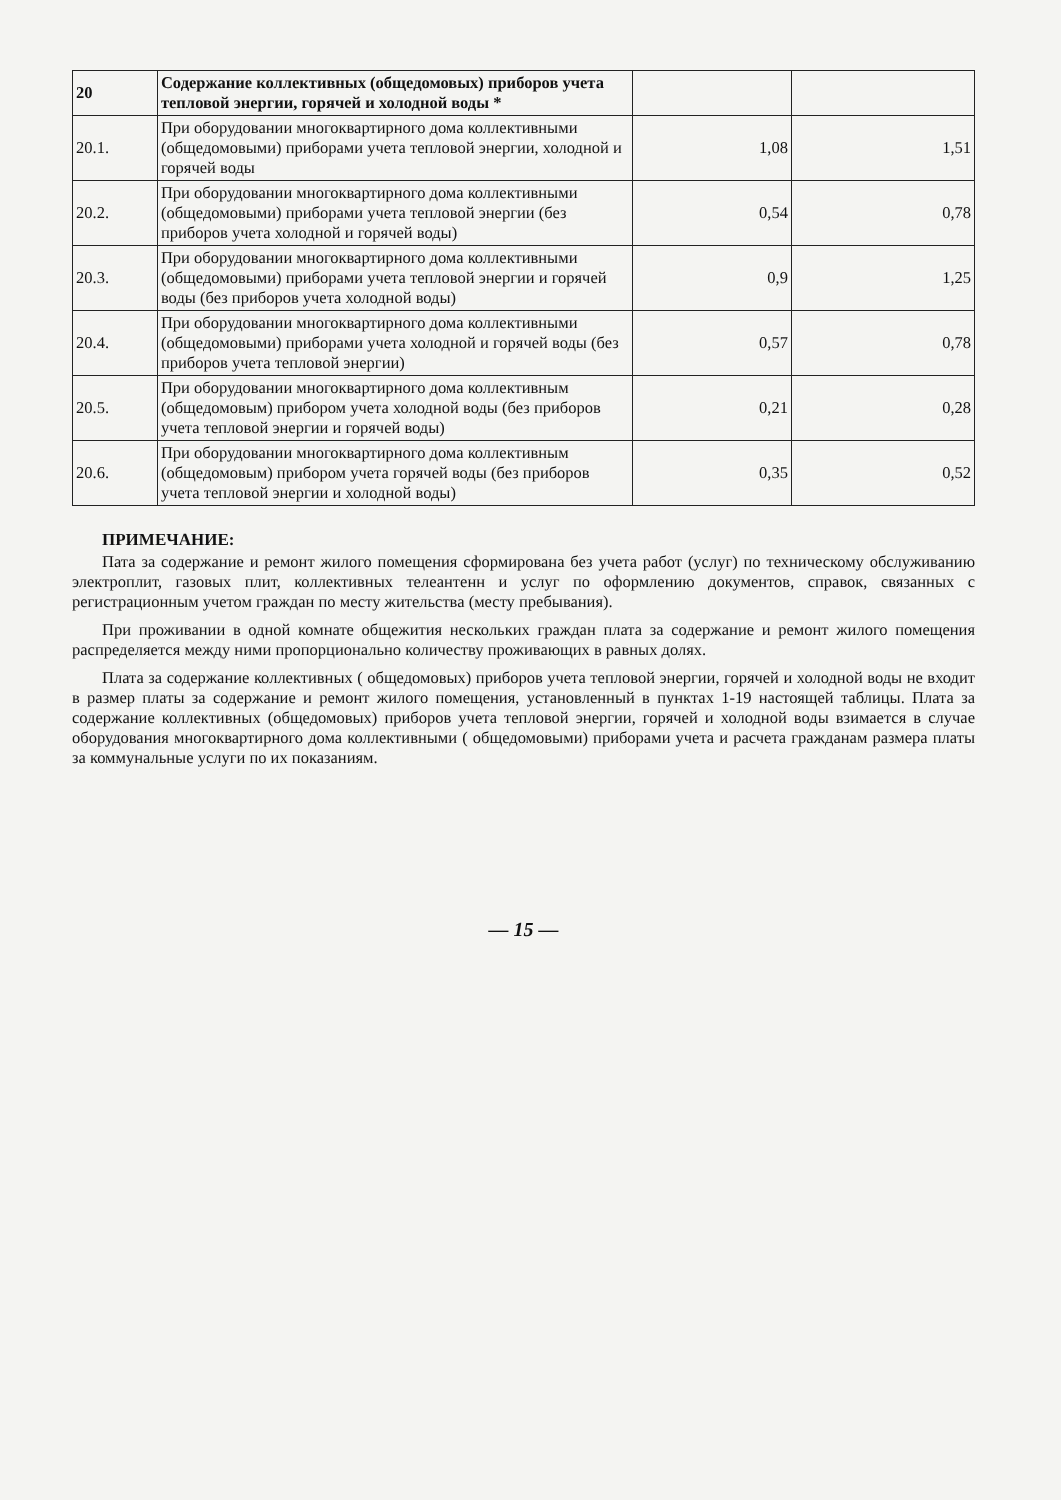| 20 | Содержание коллективных (общедомовых) приборов учета тепловой энергии, горячей и холодной воды * | | |
| 20.1. | При оборудовании многоквартирного дома коллективными (общедомовыми) приборами учета тепловой энергии, холодной и горячей воды | 1,08 | 1,51 |
| 20.2. | При оборудовании многоквартирного дома коллективными (общедомовыми) приборами учета тепловой энергии (без приборов учета холодной и горячей воды) | 0,54 | 0,78 |
| 20.3. | При оборудовании многоквартирного дома коллективными (общедомовыми) приборами учета тепловой энергии и горячей воды (без приборов учета холодной воды) | 0,9 | 1,25 |
| 20.4. | При оборудовании многоквартирного дома коллективными (общедомовыми) приборами учета холодной и горячей воды (без приборов учета тепловой энергии) | 0,57 | 0,78 |
| 20.5. | При оборудовании многоквартирного дома коллективным (общедомовым) прибором учета холодной воды (без приборов учета тепловой энергии и горячей воды) | 0,21 | 0,28 |
| 20.6. | При оборудовании многоквартирного дома коллективным (общедомовым) прибором учета горячей воды (без приборов учета тепловой энергии и холодной воды) | 0,35 | 0,52 |
ПРИМЕЧАНИЕ:
Пата за содержание и ремонт жилого помещения сформирована без учета работ (услуг) по техническому обслуживанию электроплит, газовых плит, коллективных телеантенн и услуг по оформлению документов, справок, связанных с регистрационным учетом граждан по месту жительства (месту пребывания).
При проживании в одной комнате общежития нескольких граждан плата за содержание и ремонт жилого помещения распределяется между ними пропорционально количеству проживающих в равных долях.
Плата за содержание коллективных ( общедомовых) приборов учета тепловой энергии, горячей и холодной воды не входит в размер платы за содержание и ремонт жилого помещения, установленный в пунктах 1-19 настоящей таблицы. Плата за содержание коллективных (общедомовых) приборов учета тепловой энергии, горячей и холодной воды взимается в случае оборудования многоквартирного дома коллективными ( общедомовыми) приборами учета и расчета гражданам размера платы за коммунальные услуги по их показаниям.
— 15 —